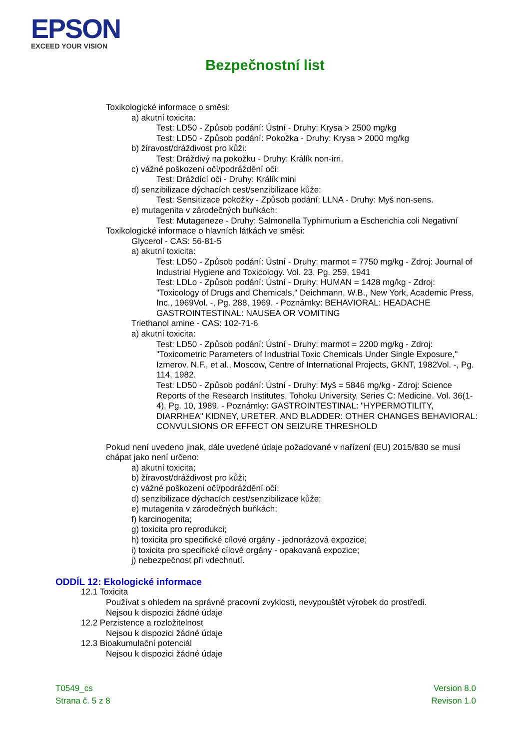EPSON
EXCEED YOUR VISION
Bezpečnostní list
Toxikologické informace o směsi:
a) akutní toxicita:
Test: LD50 - Způsob podání: Ústní - Druhy: Krysa > 2500 mg/kg
Test: LD50 - Způsob podání: Pokožka - Druhy: Krysa > 2000 mg/kg
b) žíravost/dráždivost pro kůži:
Test: Dráždivý na pokožku - Druhy: Králík non-irri.
c) vážné poškození očí/podráždění očí:
Test: Dráždící oči - Druhy: Králík mini
d) senzibilizace dýchacích cest/senzibilizace kůže:
Test: Sensitizace pokožky - Způsob podání: LLNA - Druhy: Myš non-sens.
e) mutagenita v zárodečných buňkách:
Test: Mutageneze - Druhy: Salmonella Typhimurium a Escherichia coli Negativní
Toxikologické informace o hlavních látkách ve směsi:
Glycerol - CAS: 56-81-5
a) akutní toxicita:
Test: LD50 - Způsob podání: Ústní - Druhy: marmot = 7750 mg/kg - Zdroj: Journal of Industrial Hygiene and Toxicology. Vol. 23, Pg. 259, 1941
Test: LDLo - Způsob podání: Ústní - Druhy: HUMAN = 1428 mg/kg - Zdroj: "Toxicology of Drugs and Chemicals," Deichmann, W.B., New York, Academic Press, Inc., 1969Vol. -, Pg. 288, 1969. - Poznámky: BEHAVIORAL: HEADACHE GASTROINTESTINAL: NAUSEA OR VOMITING
Triethanol amine - CAS: 102-71-6
a) akutní toxicita:
Test: LD50 - Způsob podání: Ústní - Druhy: marmot = 2200 mg/kg - Zdroj: "Toxicometric Parameters of Industrial Toxic Chemicals Under Single Exposure," Izmerov, N.F., et al., Moscow, Centre of International Projects, GKNT, 1982Vol. -, Pg. 114, 1982.
Test: LD50 - Způsob podání: Ústní - Druhy: Myš = 5846 mg/kg - Zdroj: Science Reports of the Research Institutes, Tohoku University, Series C: Medicine. Vol. 36(1-4), Pg. 10, 1989. - Poznámky: GASTROINTESTINAL: "HYPERMOTILITY, DIARRHEA" KIDNEY, URETER, AND BLADDER: OTHER CHANGES BEHAVIORAL: CONVULSIONS OR EFFECT ON SEIZURE THRESHOLD
Pokud není uvedeno jinak, dále uvedené údaje požadované v nařízení (EU) 2015/830 se musí chápat jako není určeno:
a) akutní toxicita;
b) žíravost/dráždivost pro kůži;
c) vážné poškození očí/podráždění očí;
d) senzibilizace dýchacích cest/senzibilizace kůže;
e) mutagenita v zárodečných buňkách;
f) karcinogenita;
g) toxicita pro reprodukci;
h) toxicita pro specifické cílové orgány - jednorázová expozice;
i) toxicita pro specifické cílové orgány - opakovaná expozice;
j) nebezpečnost při vdechnutí.
ODDÍL 12: Ekologické informace
12.1 Toxicita
Používat s ohledem na správné pracovní zvyklosti, nevypouštět výrobek do prostředí.
Nejsou k dispozici žádné údaje
12.2 Perzistence a rozložitelnost
Nejsou k dispozici žádné údaje
12.3 Bioakumulační potenciál
Nejsou k dispozici žádné údaje
T0549_cs
Strana č. 5 z 8
Version 8.0
Revison 1.0